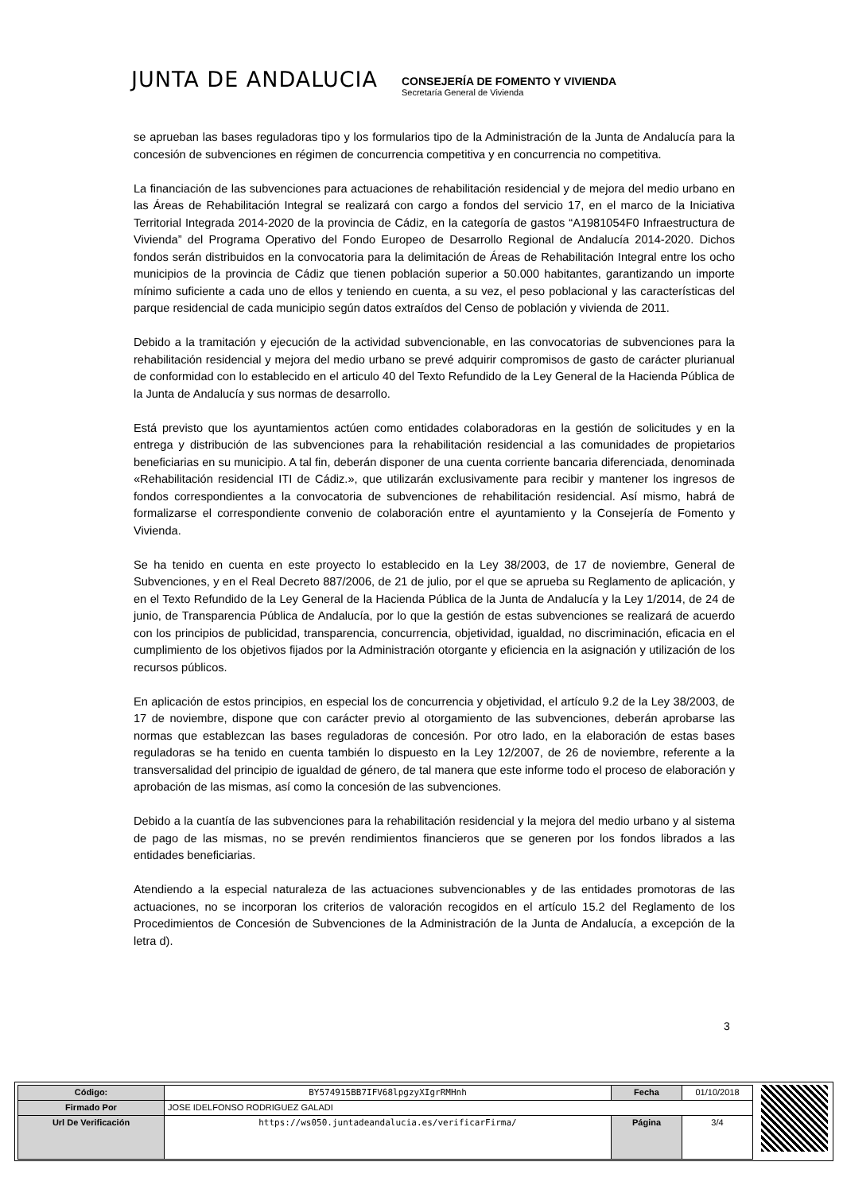JUNTA DE ANDALUCIA
CONSEJERÍA DE FOMENTO Y VIVIENDA
Secretaría General de Vivienda
se aprueban las bases reguladoras tipo y los formularios tipo de la Administración de la Junta de Andalucía para la concesión de subvenciones en régimen de concurrencia competitiva y en concurrencia no competitiva.
La financiación de las subvenciones para actuaciones de rehabilitación residencial y de mejora del medio urbano en las Áreas de Rehabilitación Integral se realizará con cargo a fondos del servicio 17, en el marco de la Iniciativa Territorial Integrada 2014-2020 de la provincia de Cádiz, en la categoría de gastos “A1981054F0 Infraestructura de Vivienda” del Programa Operativo del Fondo Europeo de Desarrollo Regional de Andalucía 2014-2020. Dichos fondos serán distribuidos en la convocatoria para la delimitación de Áreas de Rehabilitación Integral entre los ocho municipios de la provincia de Cádiz que tienen población superior a 50.000 habitantes, garantizando un importe mínimo suficiente a cada uno de ellos y teniendo en cuenta, a su vez, el peso poblacional y las características del parque residencial de cada municipio según datos extraídos del Censo de población y vivienda de 2011.
Debido a la tramitación y ejecución de la actividad subvencionable, en las convocatorias de subvenciones para la rehabilitación residencial y mejora del medio urbano se prevé adquirir compromisos de gasto de carácter plurianual de conformidad con lo establecido en el articulo 40 del Texto Refundido de la Ley General de la Hacienda Pública de la Junta de Andalucía y sus normas de desarrollo.
Está previsto que los ayuntamientos actúen como entidades colaboradoras en la gestión de solicitudes y en la entrega y distribución de las subvenciones para la rehabilitación residencial a las comunidades de propietarios beneficiarias en su municipio. A tal fin, deberán disponer de una cuenta corriente bancaria diferenciada, denominada «Rehabilitación residencial ITI de Cádiz.», que utilizarán exclusivamente para recibir y mantener los ingresos de fondos correspondientes a la convocatoria de subvenciones de rehabilitación residencial. Así mismo, habrá de formalizarse el correspondiente convenio de colaboración entre el ayuntamiento y la Consejería de Fomento y Vivienda.
Se ha tenido en cuenta en este proyecto lo establecido en la Ley 38/2003, de 17 de noviembre, General de Subvenciones, y en el Real Decreto 887/2006, de 21 de julio, por el que se aprueba su Reglamento de aplicación, y en el Texto Refundido de la Ley General de la Hacienda Pública de la Junta de Andalucía y la Ley 1/2014, de 24 de junio, de Transparencia Pública de Andalucía, por lo que la gestión de estas subvenciones se realizará de acuerdo con los principios de publicidad, transparencia, concurrencia, objetividad, igualdad, no discriminación, eficacia en el cumplimiento de los objetivos fijados por la Administración otorgante y eficiencia en la asignación y utilización de los recursos públicos.
En aplicación de estos principios, en especial los de concurrencia y objetividad, el artículo 9.2 de la Ley 38/2003, de 17 de noviembre, dispone que con carácter previo al otorgamiento de las subvenciones, deberán aprobarse las normas que establezcan las bases reguladoras de concesión. Por otro lado, en la elaboración de estas bases reguladoras se ha tenido en cuenta también lo dispuesto en la Ley 12/2007, de 26 de noviembre, referente a la transversalidad del principio de igualdad de género, de tal manera que este informe todo el proceso de elaboración y aprobación de las mismas, así como la concesión de las subvenciones.
Debido a la cuantía de las subvenciones para la rehabilitación residencial y la mejora del medio urbano y al sistema de pago de las mismas, no se prevén rendimientos financieros que se generen por los fondos librados a las entidades beneficiarias.
Atendiendo a la especial naturaleza de las actuaciones subvencionables y de las entidades promotoras de las actuaciones, no se incorporan los criterios de valoración recogidos en el artículo 15.2 del Reglamento de los Procedimientos de Concesión de Subvenciones de la Administración de la Junta de Andalucía, a excepción de la letra d).
3
| Código: | BY574915BB7IFV68lpgzyXIgrRMHnh | Fecha | 01/10/2018 |
| Firmado Por | JOSE IDELFONSO RODRIGUEZ GALADI | | |
| Url De Verificación | https://ws050.juntadeandalucia.es/verificarFirma/ | Página | 3/4 |